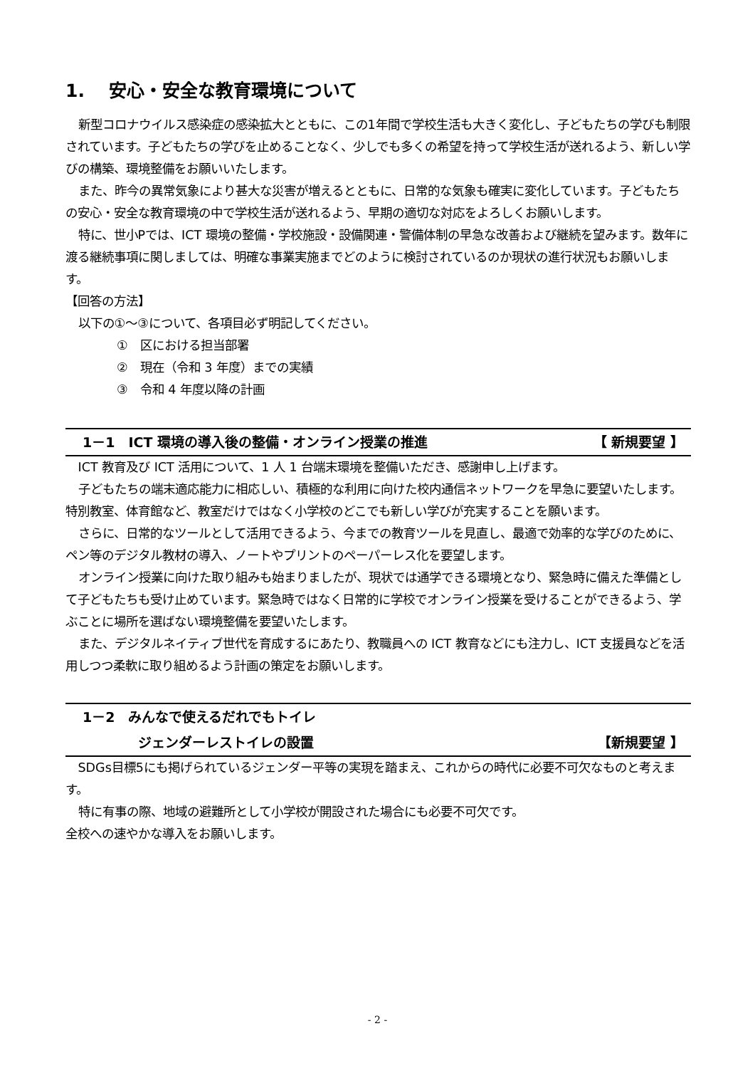1.　 安心・安全な教育環境について
新型コロナウイルス感染症の感染拡大とともに、この1年間で学校生活も大きく変化し、子どもたちの学びも制限されています。子どもたちの学びを止めることなく、少しでも多くの希望を持って学校生活が送れるよう、新しい学びの構築、環境整備をお願いいたします。
また、昨今の異常気象により甚大な災害が増えるとともに、日常的な気象も確実に変化しています。子どもたちの安心・安全な教育環境の中で学校生活が送れるよう、早期の適切な対応をよろしくお願いします。
特に、世小Pでは、ICT 環境の整備・学校施設・設備関連・警備体制の早急な改善および継続を望みます。数年に渡る継続事項に関しましては、明確な事業実施までどのように検討されているのか現状の進行状況もお願いします。
【回答の方法】
以下の①～③について、各項目必ず明記してください。
①　区における担当部署
②　現在（令和 3 年度）までの実績
③　令和 4 年度以降の計画
【 新規要望 】 1－1　ICT 環境の導入後の整備・オンライン授業の推進
ICT 教育及び ICT 活用について、1 人 1 台端末環境を整備いただき、感謝申し上げます。
子どもたちの端末適応能力に相応しい、積極的な利用に向けた校内通信ネットワークを早急に要望いたします。特別教室、体育館など、教室だけではなく小学校のどこでも新しい学びが充実することを願います。
さらに、日常的なツールとして活用できるよう、今までの教育ツールを見直し、最適で効率的な学びのために、ペン等のデジタル教材の導入、ノートやプリントのペーパーレス化を要望します。
オンライン授業に向けた取り組みも始まりましたが、現状では通学できる環境となり、緊急時に備えた準備として子どもたちも受け止めています。緊急時ではなく日常的に学校でオンライン授業を受けることができるよう、学ぶことに場所を選ばない環境整備を要望いたします。
また、デジタルネイティブ世代を育成するにあたり、教職員への ICT 教育などにも注力し、ICT 支援員などを活用しつつ柔軟に取り組めるよう計画の策定をお願いします。
1－2　みんなで使えるだれでもトイレ
【新規要望 】 ジェンダーレストイレの設置
SDGs目標5にも掲げられているジェンダー平等の実現を踏まえ、これからの時代に必要不可欠なものと考えます。
特に有事の際、地域の避難所として小学校が開設された場合にも必要不可欠です。
全校への速やかな導入をお願いします。
- 2 -